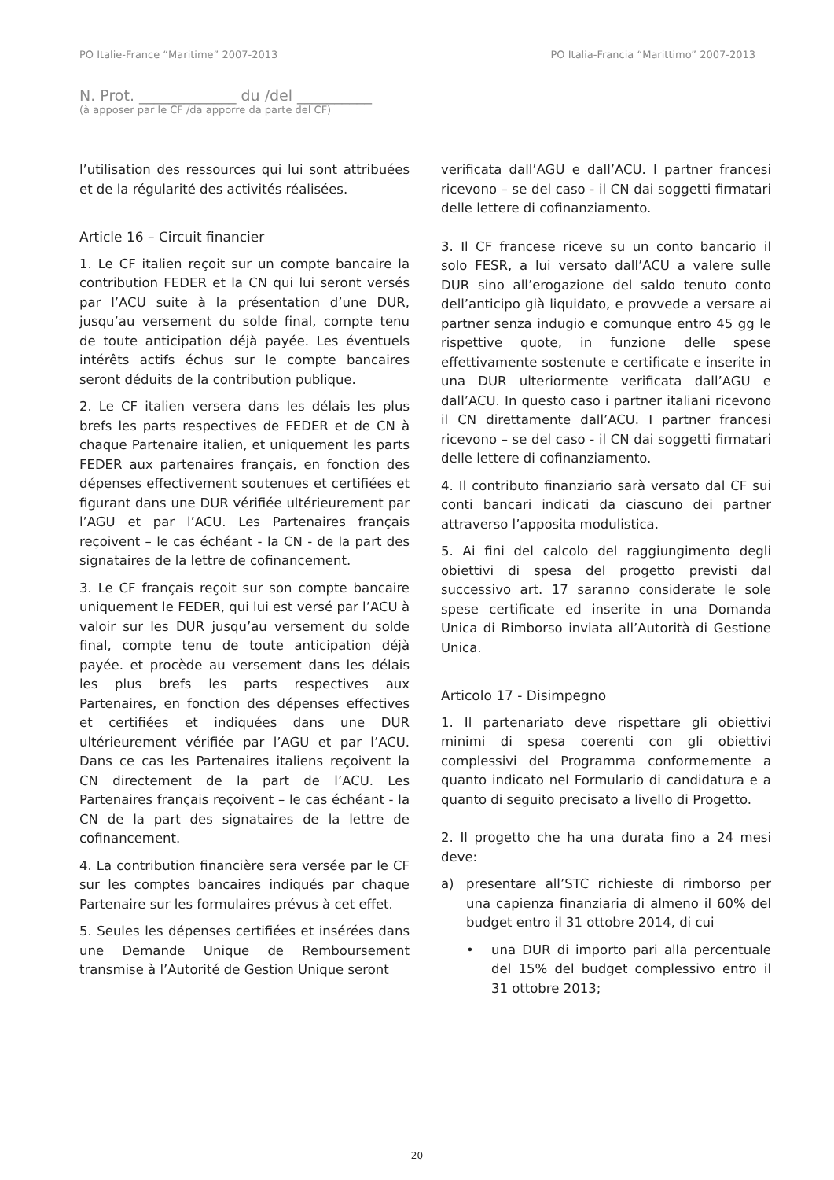PO Italie-France “Maritime” 2007-2013 PO Italia-Francia “Marittimo” 2007-2013
N. Prot. _____________ du /del __________
(à apposer par le CF /da apporre da parte del CF)
l’utilisation des ressources qui lui sont attribuées et de la régularité des activités réalisées.
Article 16 – Circuit financier
1. Le CF italien reçoit sur un compte bancaire la contribution FEDER et la CN qui lui seront versés par l’ACU suite à la présentation d’une DUR, jusqu’au versement du solde final, compte tenu de toute anticipation déjà payée. Les éventuels intérêts actifs échus sur le compte bancaires seront déduits de la contribution publique.
2. Le CF italien versera dans les délais les plus brefs les parts respectives de FEDER et de CN à chaque Partenaire italien, et uniquement les parts FEDER aux partenaires français, en fonction des dépenses effectivement soutenues et certifiées et figurant dans une DUR vérifiée ultérieurement par l’AGU et par l’ACU. Les Partenaires français reçoivent – le cas échéant - la CN - de la part des signataires de la lettre de cofinancement.
3. Le CF français reçoit sur son compte bancaire uniquement le FEDER, qui lui est versé par l’ACU à valoir sur les DUR jusqu’au versement du solde final, compte tenu de toute anticipation déjà payée. et procède au versement dans les délais les plus brefs les parts respectives aux Partenaires, en fonction des dépenses effectives et certifiées et indiquées dans une DUR ultérieurement vérifiée par l’AGU et par l’ACU. Dans ce cas les Partenaires italiens reçoivent la CN directement de la part de l’ACU. Les Partenaires français reçoivent – le cas échéant - la CN de la part des signataires de la lettre de cofinancement.
4. La contribution financière sera versée par le CF sur les comptes bancaires indiqués par chaque Partenaire sur les formulaires prévus à cet effet.
5. Seules les dépenses certifiées et insérées dans une Demande Unique de Remboursement transmise à l’Autorité de Gestion Unique seront
verificata dall’AGU e dall’ACU. I partner francesi ricevono – se del caso - il CN dai soggetti firmatari delle lettere di cofinanziamento.
3. Il CF francese riceve su un conto bancario il solo FESR, a lui versato dall’ACU a valere sulle DUR sino all’erogazione del saldo tenuto conto dell’anticipo già liquidato, e provvede a versare ai partner senza indugio e comunque entro 45 gg le rispettive quote, in funzione delle spese effettivamente sostenute e certificate e inserite in una DUR ulteriormente verificata dall’AGU e dall’ACU. In questo caso i partner italiani ricevono il CN direttamente dall’ACU. I partner francesi ricevono – se del caso - il CN dai soggetti firmatari delle lettere di cofinanziamento.
4. Il contributo finanziario sarà versato dal CF sui conti bancari indicati da ciascuno dei partner attraverso l’apposita modulistica.
5. Ai fini del calcolo del raggiungimento degli obiettivi di spesa del progetto previsti dal successivo art. 17 saranno considerate le sole spese certificate ed inserite in una Domanda Unica di Rimborso inviata all’Autorità di Gestione Unica.
Articolo 17 - Disimpegno
1. Il partenariato deve rispettare gli obiettivi minimi di spesa coerenti con gli obiettivi complessivi del Programma conformemente a quanto indicato nel Formulario di candidatura e a quanto di seguito precisato a livello di Progetto.
2. Il progetto che ha una durata fino a 24 mesi deve:
a) presentare all’STC richieste di rimborso per una capienza finanziaria di almeno il 60% del budget entro il 31 ottobre 2014, di cui
• una DUR di importo pari alla percentuale del 15% del budget complessivo entro il 31 ottobre 2013;
20